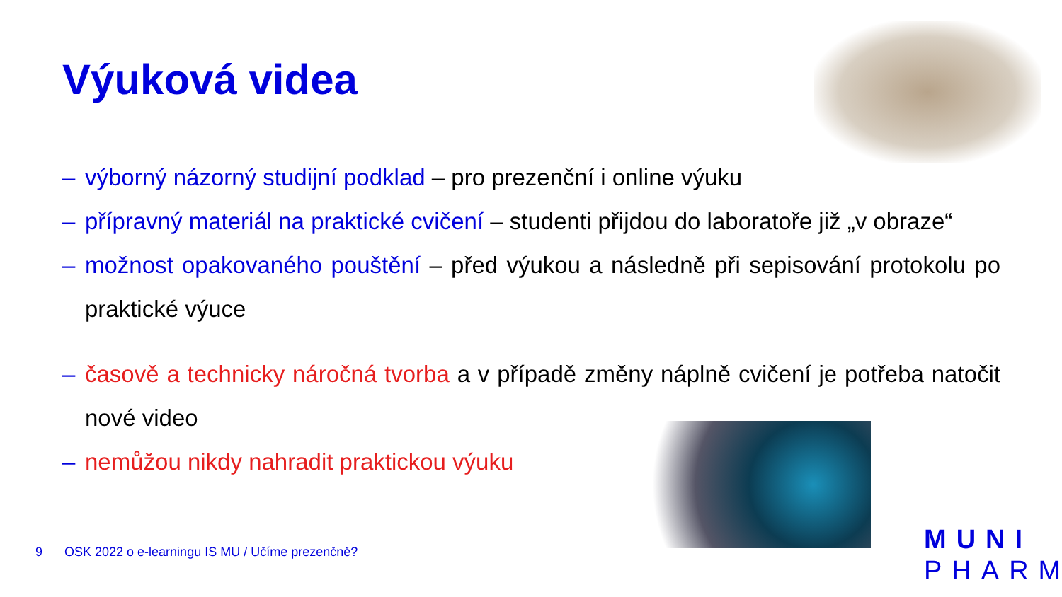Výuková videa
– výborný názorný studijní podklad – pro prezenční i online výuku
– přípravný materiál na praktické cvičení – studenti přijdou do laboratoře již „v obraze“
– možnost opakovaného pouštění – před výukou a následně při sepisování protokolu po praktické výuce
– časově a technicky náročná tvorba a v případě změny náplně cvičení je potřeba natočit nové video
– nemůžou nikdy nahradit praktickou výuku
9 OSK 2022 o e-learningu IS MU / Učíme prezenčně?
MUNI
PHARM